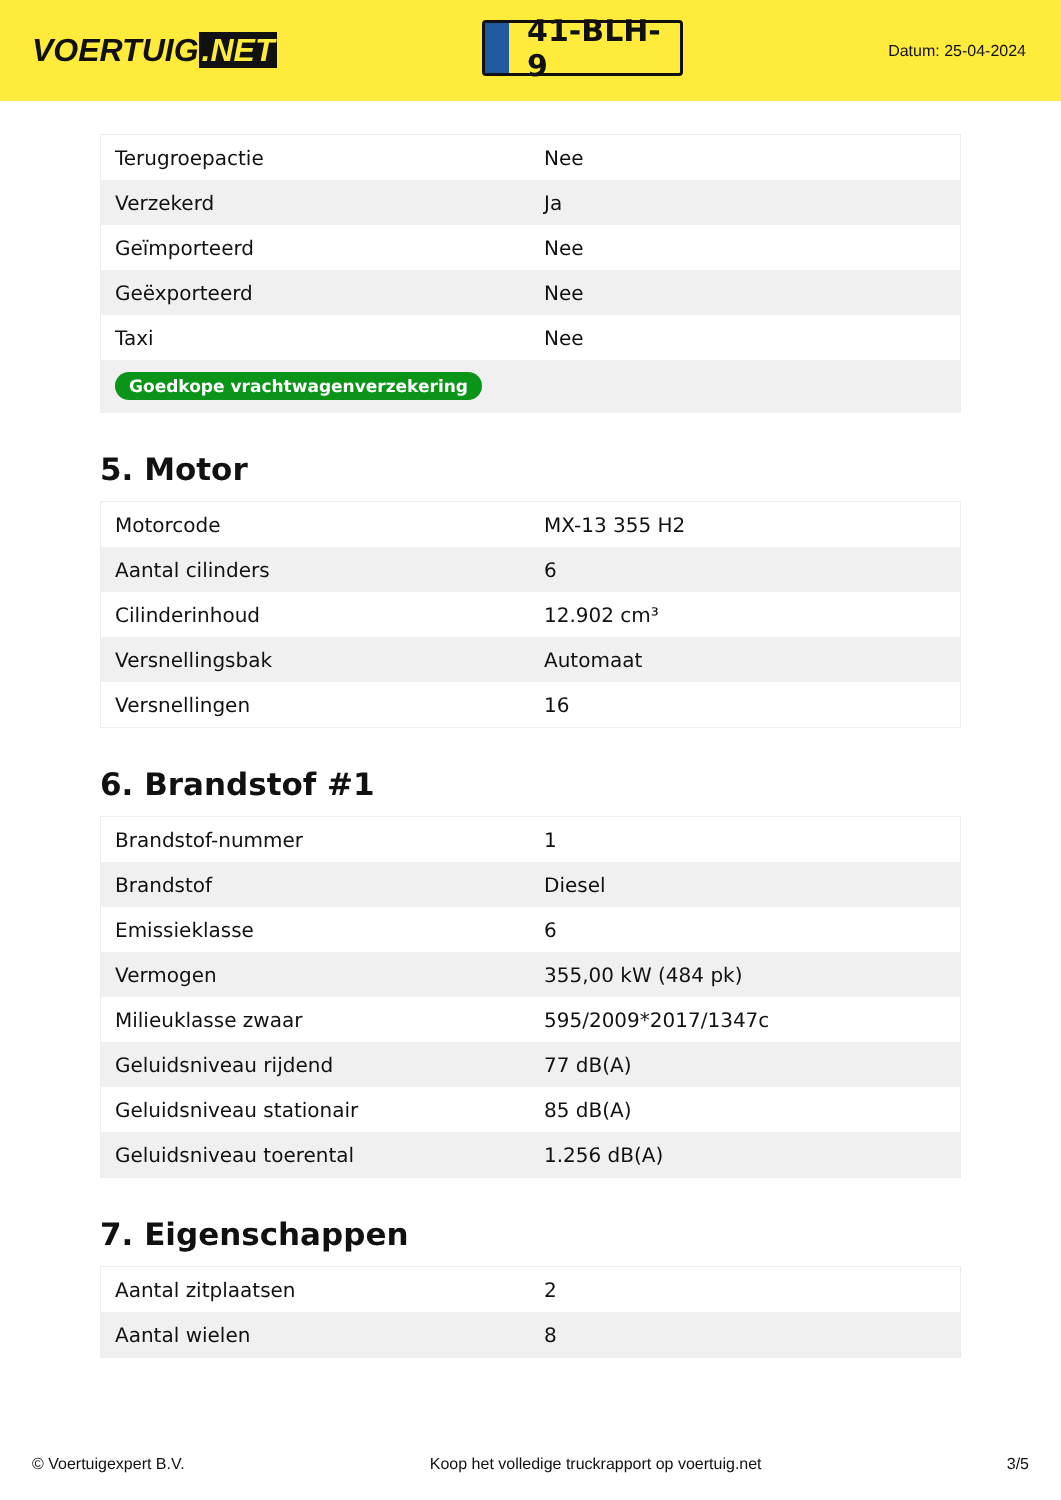VOERTUIG.NET
41-BLH-9
Datum: 25-04-2024
| Terugroepactie | Nee |
| Verzekerd | Ja |
| Geïmporteerd | Nee |
| Geëxporteerd | Nee |
| Taxi | Nee |
| Goedkope vrachtwagenverzekering | |
5. Motor
| Motorcode | MX-13 355 H2 |
| Aantal cilinders | 6 |
| Cilinderinhoud | 12.902 cm³ |
| Versnellingsbak | Automaat |
| Versnellingen | 16 |
6. Brandstof #1
| Brandstof-nummer | 1 |
| Brandstof | Diesel |
| Emissieklasse | 6 |
| Vermogen | 355,00 kW (484 pk) |
| Milieuklasse zwaar | 595/2009*2017/1347c |
| Geluidsniveau rijdend | 77 dB(A) |
| Geluidsniveau stationair | 85 dB(A) |
| Geluidsniveau toerental | 1.256 dB(A) |
7. Eigenschappen
| Aantal zitplaatsen | 2 |
| Aantal wielen | 8 |
© Voertuigexpert B.V. Koop het volledige truckrapport op voertuig.net 3/5